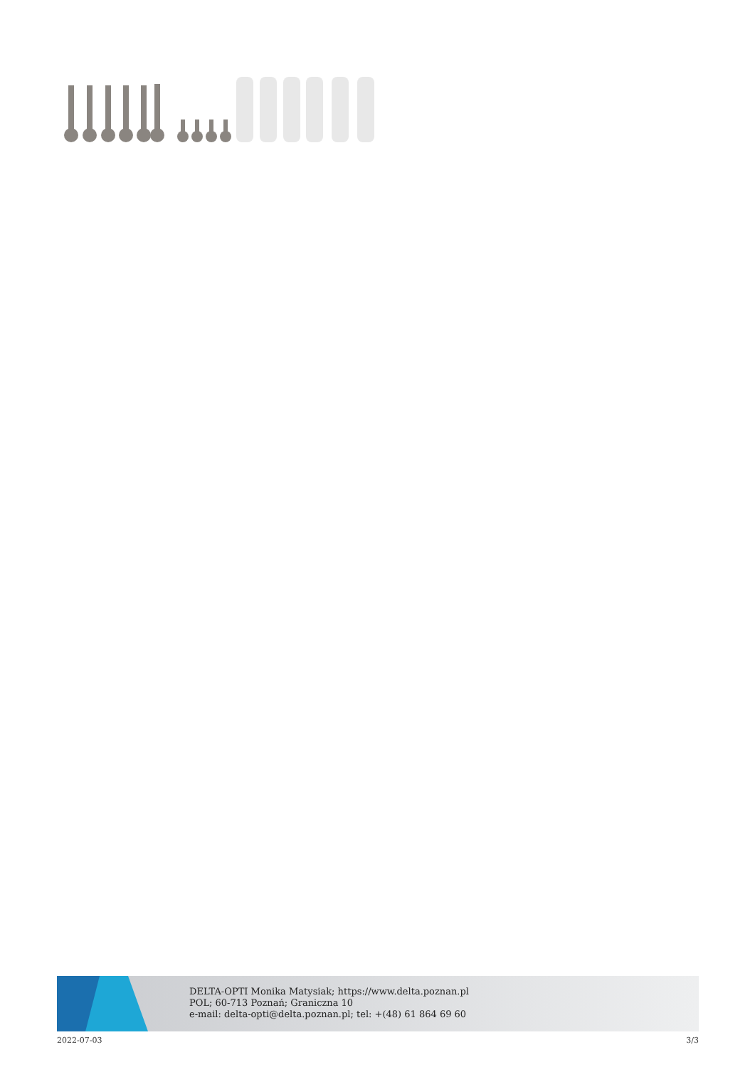DELTA-OPTI Monika Matysiak; https://www.delta.poznan.pl
POL; 60-713 Poznań; Graniczna 10
e-mail: delta-opti@delta.poznan.pl; tel: +(48) 61 864 69 60
2022-07-03 3/3